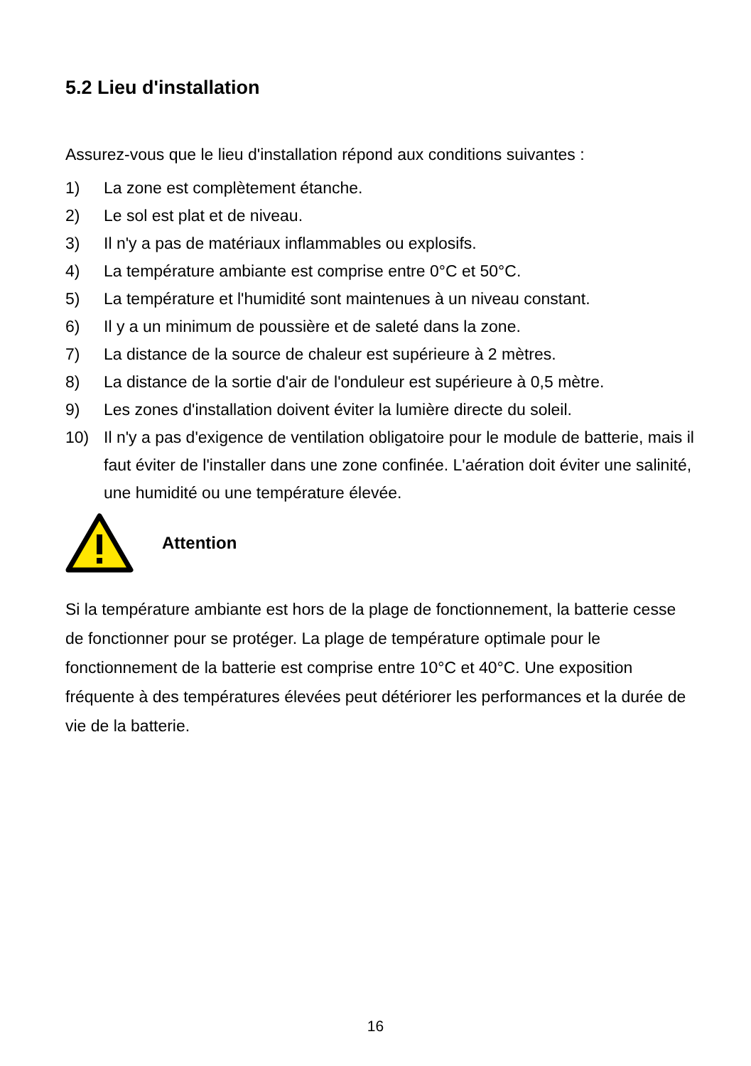5.2 Lieu d'installation
Assurez-vous que le lieu d'installation répond aux conditions suivantes :
1) La zone est complètement étanche.
2) Le sol est plat et de niveau.
3) Il n'y a pas de matériaux inflammables ou explosifs.
4) La température ambiante est comprise entre 0°C et 50°C.
5) La température et l'humidité sont maintenues à un niveau constant.
6) Il y a un minimum de poussière et de saleté dans la zone.
7) La distance de la source de chaleur est supérieure à 2 mètres.
8) La distance de la sortie d'air de l'onduleur est supérieure à 0,5 mètre.
9) Les zones d'installation doivent éviter la lumière directe du soleil.
10) Il n'y a pas d'exigence de ventilation obligatoire pour le module de batterie, mais il faut éviter de l'installer dans une zone confinée. L'aération doit éviter une salinité, une humidité ou une température élevée.
Attention
Si la température ambiante est hors de la plage de fonctionnement, la batterie cesse de fonctionner pour se protéger. La plage de température optimale pour le fonctionnement de la batterie est comprise entre 10°C et 40°C. Une exposition fréquente à des températures élevées peut détériorer les performances et la durée de vie de la batterie.
16